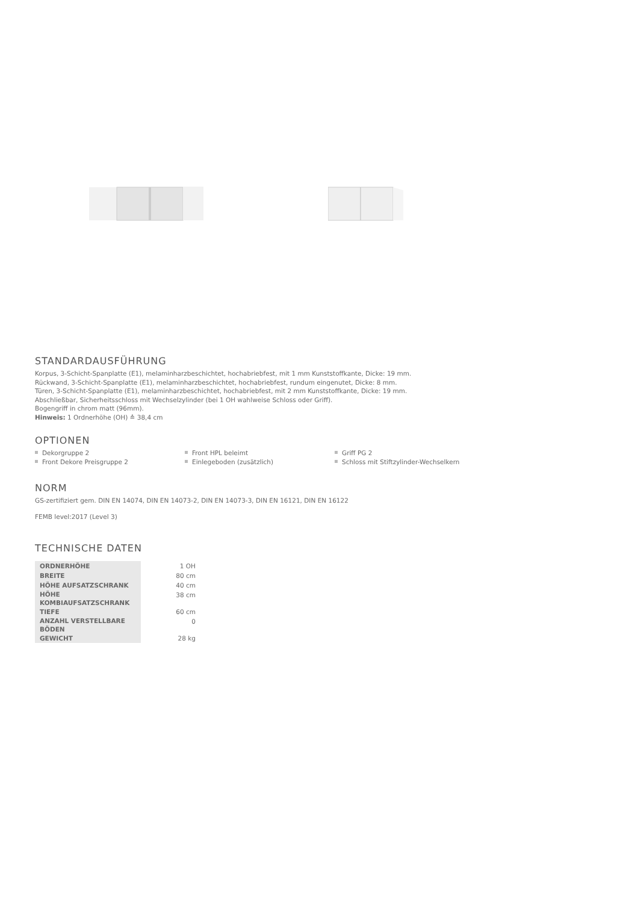STANDARDAUSFÜHRUNG
Korpus, 3-Schicht-Spanplatte (E1), melaminharzbeschichtet, hochabriebfest, mit 1 mm Kunststoffkante, Dicke: 19 mm.
Rückwand, 3-Schicht-Spanplatte (E1), melaminharzbeschichtet, hochabriebfest, rundum eingenutet, Dicke: 8 mm.
Türen, 3-Schicht-Spanplatte (E1), melaminharzbeschichtet, hochabriebfest, mit 2 mm Kunststoffkante, Dicke: 19 mm.
Abschließbar, Sicherheitsschloss mit Wechselzylinder (bei 1 OH wahlweise Schloss oder Griff).
Bogengriff in chrom matt (96mm).
Hinweis: 1 Ordnerhöhe (OH) ≙ 38,4 cm
OPTIONEN
Dekorgruppe 2
Front Dekore Preisgruppe 2
Front HPL beleimt
Einlegeboden (zusätzlich)
Griff PG 2
Schloss mit Stiftzylinder-Wechselkern
NORM
GS-zertifiziert gem. DIN EN 14074, DIN EN 14073-2, DIN EN 14073-3, DIN EN 16121, DIN EN 16122
FEMB level:2017 (Level 3)
TECHNISCHE DATEN
| ORDNERHÖHE | 1 OH |
| BREITE | 80 cm |
| HÖHE AUFSATZSCHRANK | 40 cm |
| HÖHE KOMBIAUFSATZSCHRANK | 38 cm |
| TIEFE | 60 cm |
| ANZAHL VERSTELLBARE BÖDEN | 0 |
| GEWICHT | 28 kg |